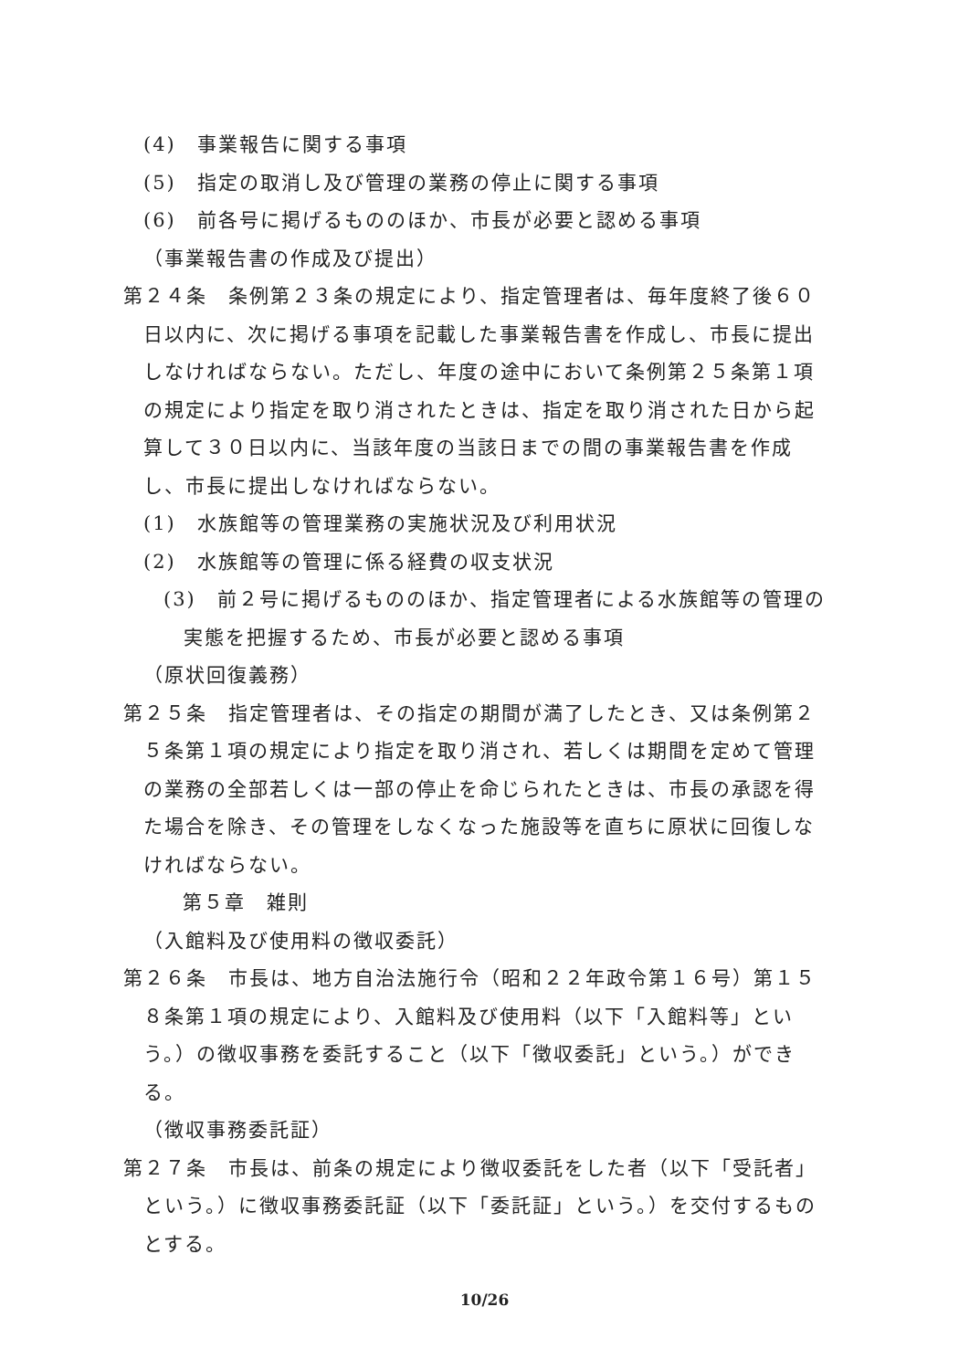(4)　事業報告に関する事項
(5)　指定の取消し及び管理の業務の停止に関する事項
(6)　前各号に掲げるもののほか、市長が必要と認める事項
（事業報告書の作成及び提出）
第２４条　条例第２３条の規定により、指定管理者は、毎年度終了後６０日以内に、次に掲げる事項を記載した事業報告書を作成し、市長に提出しなければならない。ただし、年度の途中において条例第２５条第１項の規定により指定を取り消されたときは、指定を取り消された日から起算して３０日以内に、当該年度の当該日までの間の事業報告書を作成し、市長に提出しなければならない。
(1)　水族館等の管理業務の実施状況及び利用状況
(2)　水族館等の管理に係る経費の収支状況
(3)　前２号に掲げるもののほか、指定管理者による水族館等の管理の実態を把握するため、市長が必要と認める事項
（原状回復義務）
第２５条　指定管理者は、その指定の期間が満了したとき、又は条例第２５条第１項の規定により指定を取り消され、若しくは期間を定めて管理の業務の全部若しくは一部の停止を命じられたときは、市長の承認を得た場合を除き、その管理をしなくなった施設等を直ちに原状に回復しなければならない。
第５章　雑則
（入館料及び使用料の徴収委託）
第２６条　市長は、地方自治法施行令（昭和２２年政令第１６号）第１５８条第１項の規定により、入館料及び使用料（以下「入館料等」という。）の徴収事務を委託すること（以下「徴収委託」という。）ができる。
（徴収事務委託証）
第２７条　市長は、前条の規定により徴収委託をした者（以下「受託者」という。）に徴収事務委託証（以下「委託証」という。）を交付するものとする。
10/26